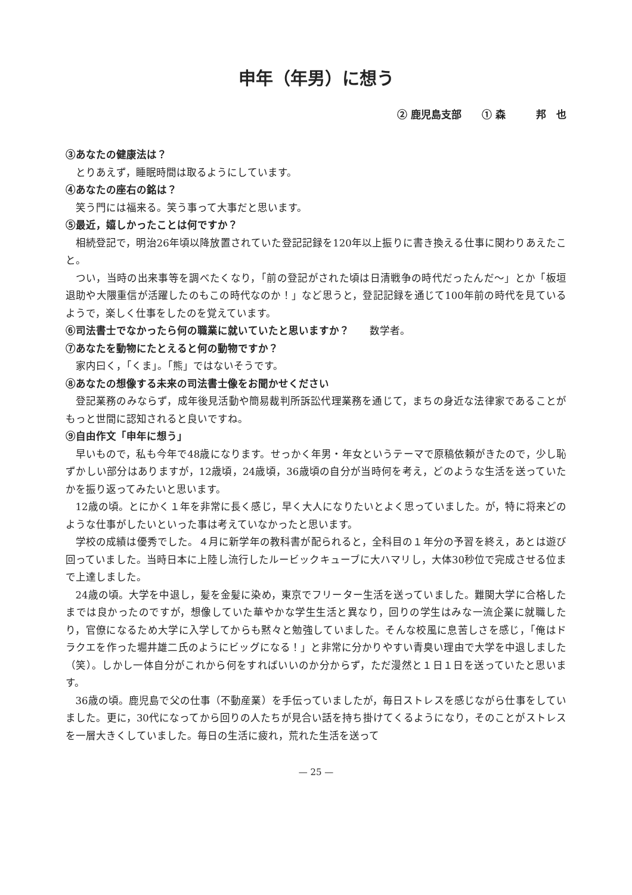申年（年男）に想う
② 鹿児島支部　　① 森　　　邦　也
③あなたの健康法は？
とりあえず，睡眠時間は取るようにしています。
④あなたの座右の銘は？
笑う門には福来る。笑う事って大事だと思います。
⑤最近，嬉しかったことは何ですか？
相続登記で，明治26年頃以降放置されていた登記記録を120年以上振りに書き換える仕事に関わりあえたこと。
つい，当時の出来事等を調べたくなり，「前の登記がされた頃は日清戦争の時代だったんだ〜」とか「板垣退助や大隈重信が活躍したのもこの時代なのか！」など思うと，登記記録を通じて100年前の時代を見ているようで，楽しく仕事をしたのを覚えています。
⑥司法書士でなかったら何の職業に就いていたと思いますか？　　数学者。
⑦あなたを動物にたとえると何の動物ですか？
家内曰く，「くま」。「熊」ではないそうです。
⑧あなたの想像する未来の司法書士像をお聞かせください
登記業務のみならず，成年後見活動や簡易裁判所訴訟代理業務を通じて，まちの身近な法律家であることがもっと世間に認知されると良いですね。
⑨自由作文「申年に想う」
早いもので，私も今年で48歳になります。せっかく年男・年女というテーマで原稿依頼がきたので，少し恥ずかしい部分はありますが，12歳頃，24歳頃，36歳頃の自分が当時何を考え，どのような生活を送っていたかを振り返ってみたいと思います。
12歳の頃。とにかく１年を非常に長く感じ，早く大人になりたいとよく思っていました。が，特に将来どのような仕事がしたいといった事は考えていなかったと思います。
学校の成績は優秀でした。４月に新学年の教科書が配られると，全科目の１年分の予習を終え，あとは遊び回っていました。当時日本に上陸し流行したルービックキューブに大ハマリし，大体30秒位で完成させる位まで上達しました。
24歳の頃。大学を中退し，髪を金髪に染め，東京でフリーター生活を送っていました。難関大学に合格したまでは良かったのですが，想像していた華やかな学生生活と異なり，回りの学生はみな一流企業に就職したり，官僚になるため大学に入学してからも黙々と勉強していました。そんな校風に息苦しさを感じ，「俺はドラクエを作った堀井雄二氏のようにビッグになる！」と非常に分かりやすい青臭い理由で大学を中退しました（笑）。しかし一体自分がこれから何をすればいいのか分からず，ただ漫然と１日１日を送っていたと思います。
36歳の頃。鹿児島で父の仕事（不動産業）を手伝っていましたが，毎日ストレスを感じながら仕事をしていました。更に，30代になってから回りの人たちが見合い話を持ち掛けてくるようになり，そのことがストレスを一層大きくしていました。毎日の生活に疲れ，荒れた生活を送って
— 25 —